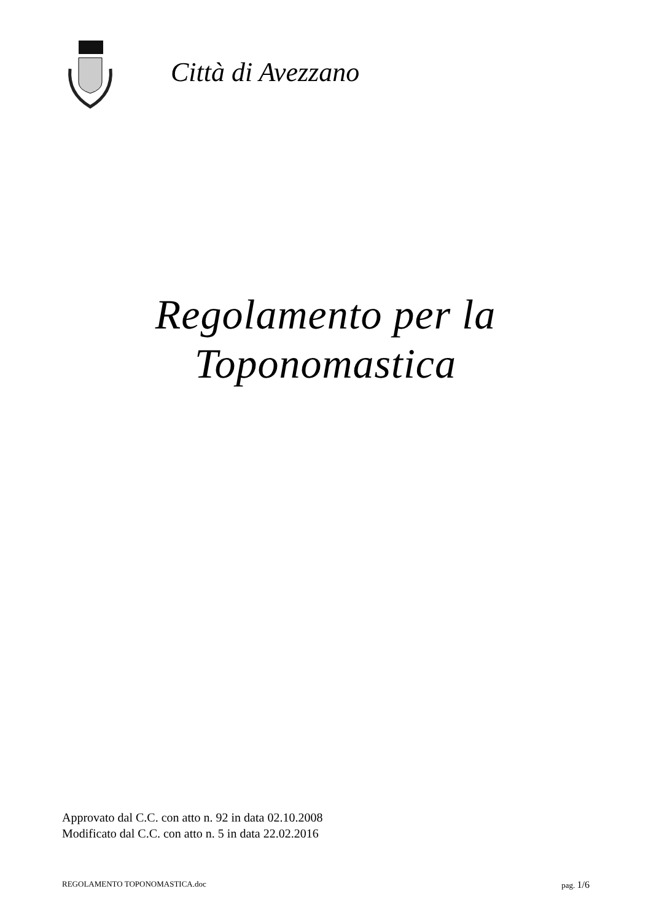Città di Avezzano
Regolamento per la
Toponomastica
Approvato dal C.C. con atto n. 92 in data 02.10.2008
Modificato dal C.C. con atto n. 5 in data 22.02.2016
REGOLAMENTO TOPONOMASTICA.doc pag. 1/6